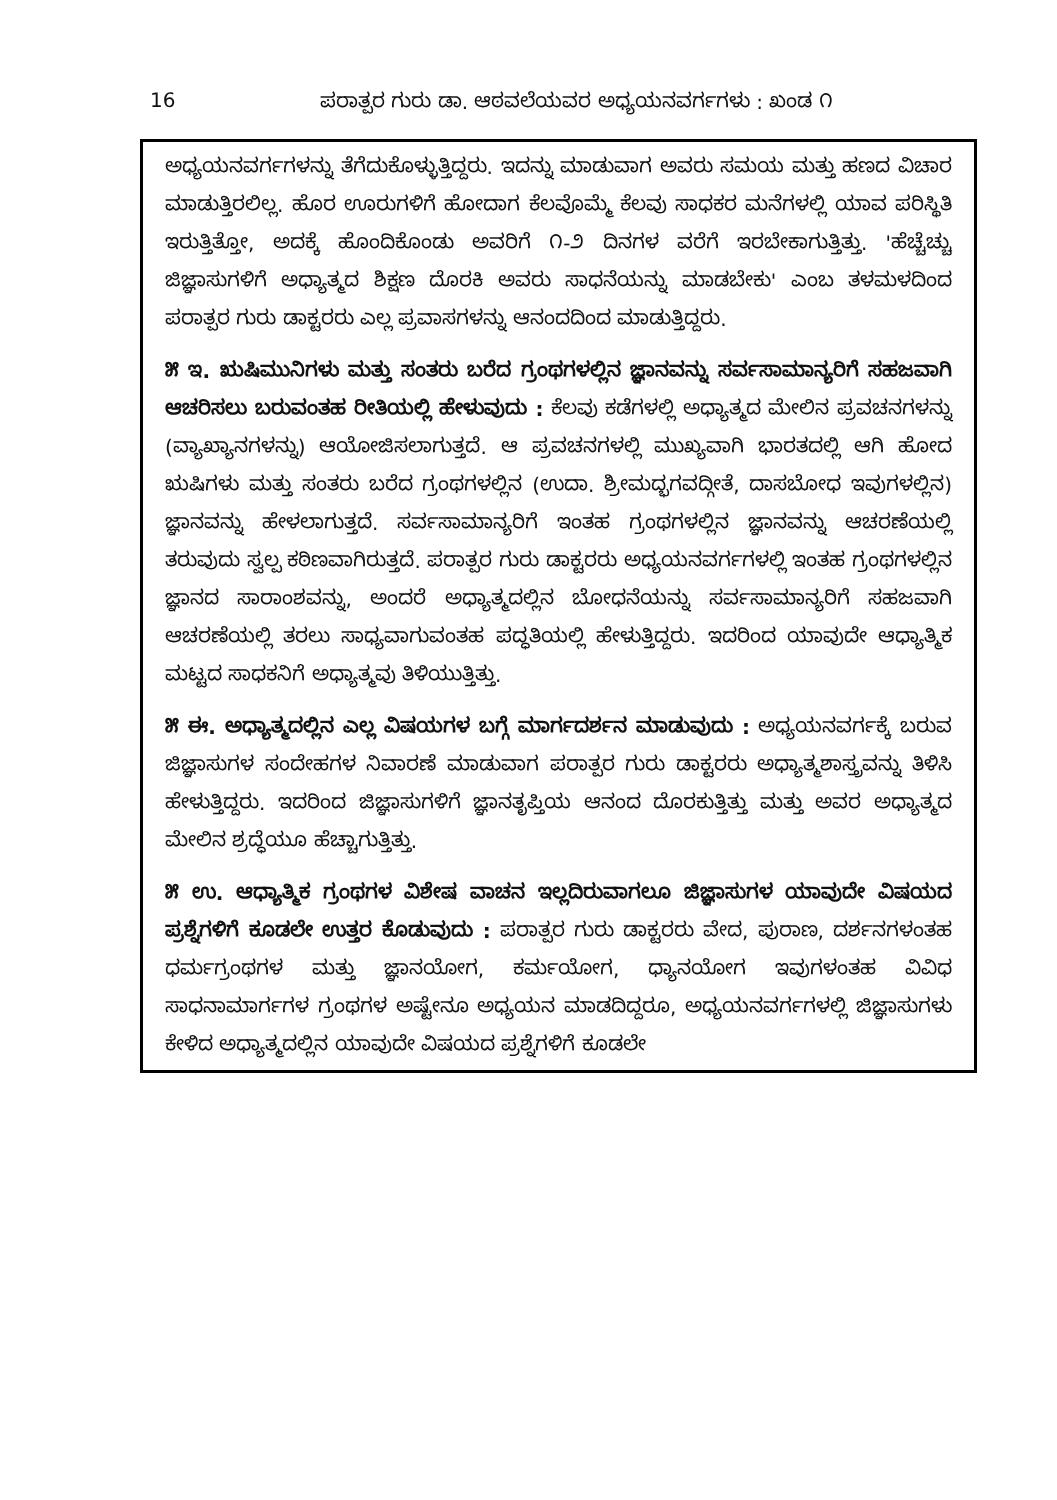16 ಪರಾತ್ಪರ ಗುರು ಡಾ. ಆಠವಲೆಯವರ ಅಧ್ಯಯನವರ್ಗಗಳು : ಖಂಡ ೧
ಅಧ್ಯಯನವರ್ಗಗಳನ್ನು ತೆಗೆದುಕೊಳ್ಳುತ್ತಿದ್ದರು. ಇದನ್ನು ಮಾಡುವಾಗ ಅವರು ಸಮಯ ಮತ್ತು ಹಣದ ವಿಚಾರ ಮಾಡುತ್ತಿರಲಿಲ್ಲ. ಹೊರ ಊರುಗಳಿಗೆ ಹೋದಾಗ ಕೆಲವೊಮ್ಮೆ ಕೆಲವು ಸಾಧಕರ ಮನೆಗಳಲ್ಲಿ ಯಾವ ಪರಿಸ್ಥಿತಿ ಇರುತ್ತಿತ್ತೋ, ಅದಕ್ಕೆ ಹೊಂದಿಕೊಂಡು ಅವರಿಗೆ ೧-೨ ದಿನಗಳ ವರೆಗೆ ಇರಬೇಕಾಗುತ್ತಿತ್ತು. 'ಹೆಚ್ಚೆಚ್ಚು ಜಿಜ್ಞಾಸುಗಳಿಗೆ ಅಧ್ಯಾತ್ಮದ ಶಿಕ್ಷಣ ದೊರಕಿ ಅವರು ಸಾಧನೆಯನ್ನು ಮಾಡಬೇಕು' ಎಂಬ ತಳಮಳದಿಂದ ಪರಾತ್ಪರ ಗುರು ಡಾಕ್ಟರರು ಎಲ್ಲ ಪ್ರವಾಸಗಳನ್ನು ಆನಂದದಿಂದ ಮಾಡುತ್ತಿದ್ದರು.
೫ ಇ. ಋಷಿಮುನಿಗಳು ಮತ್ತು ಸಂತರು ಬರೆದ ಗ್ರಂಥಗಳಲ್ಲಿನ ಜ್ಞಾನವನ್ನು ಸರ್ವಸಾಮಾನ್ಯರಿಗೆ ಸಹಜವಾಗಿ ಆಚರಿಸಲು ಬರುವಂತಹ ರೀತಿಯಲ್ಲಿ ಹೇಳುವುದು : ಕೆಲವು ಕಡೆಗಳಲ್ಲಿ ಅಧ್ಯಾತ್ಮದ ಮೇಲಿನ ಪ್ರವಚನಗಳನ್ನು (ವ್ಯಾಖ್ಯಾನಗಳನ್ನು) ಆಯೋಜಿಸಲಾಗುತ್ತದೆ. ಆ ಪ್ರವಚನಗಳಲ್ಲಿ ಮುಖ್ಯವಾಗಿ ಭಾರತದಲ್ಲಿ ಆಗಿ ಹೋದ ಋಷಿಗಳು ಮತ್ತು ಸಂತರು ಬರೆದ ಗ್ರಂಥಗಳಲ್ಲಿನ (ಉದಾ. ಶ್ರೀಮದ್ಭಗವದ್ಗೀತೆ, ದಾಸಬೋಧ ಇವುಗಳಲ್ಲಿನ) ಜ್ಞಾನವನ್ನು ಹೇಳಲಾಗುತ್ತದೆ. ಸರ್ವಸಾಮಾನ್ಯರಿಗೆ ಇಂತಹ ಗ್ರಂಥಗಳಲ್ಲಿನ ಜ್ಞಾನವನ್ನು ಆಚರಣೆಯಲ್ಲಿ ತರುವುದು ಸ್ವಲ್ಪ ಕಠಿಣವಾಗಿರುತ್ತದೆ. ಪರಾತ್ಪರ ಗುರು ಡಾಕ್ಟರರು ಅಧ್ಯಯನವರ್ಗಗಳಲ್ಲಿ ಇಂತಹ ಗ್ರಂಥಗಳಲ್ಲಿನ ಜ್ಞಾನದ ಸಾರಾಂಶವನ್ನು, ಅಂದರೆ ಅಧ್ಯಾತ್ಮದಲ್ಲಿನ ಬೋಧನೆಯನ್ನು ಸರ್ವಸಾಮಾನ್ಯರಿಗೆ ಸಹಜವಾಗಿ ಆಚರಣೆಯಲ್ಲಿ ತರಲು ಸಾಧ್ಯವಾಗುವಂತಹ ಪದ್ಧತಿಯಲ್ಲಿ ಹೇಳುತ್ತಿದ್ದರು. ಇದರಿಂದ ಯಾವುದೇ ಆಧ್ಯಾತ್ಮಿಕ ಮಟ್ಟದ ಸಾಧಕನಿಗೆ ಅಧ್ಯಾತ್ಮವು ತಿಳಿಯುತ್ತಿತ್ತು.
೫ ಈ. ಅಧ್ಯಾತ್ಮದಲ್ಲಿನ ಎಲ್ಲ ವಿಷಯಗಳ ಬಗ್ಗೆ ಮಾರ್ಗದರ್ಶನ ಮಾಡುವುದು : ಅಧ್ಯಯನವರ್ಗಕ್ಕೆ ಬರುವ ಜಿಜ್ಞಾಸುಗಳ ಸಂದೇಹಗಳ ನಿವಾರಣೆ ಮಾಡುವಾಗ ಪರಾತ್ಪರ ಗುರು ಡಾಕ್ಟರರು ಅಧ್ಯಾತ್ಮಶಾಸ್ತ್ರವನ್ನು ತಿಳಿಸಿ ಹೇಳುತ್ತಿದ್ದರು. ಇದರಿಂದ ಜಿಜ್ಞಾಸುಗಳಿಗೆ ಜ್ಞಾನತೃಪ್ತಿಯ ಆನಂದ ದೊರಕುತ್ತಿತ್ತು ಮತ್ತು ಅವರ ಅಧ್ಯಾತ್ಮದ ಮೇಲಿನ ಶ್ರದ್ಧೆಯೂ ಹೆಚ್ಚಾಗುತ್ತಿತ್ತು.
೫ ಉ. ಆಧ್ಯಾತ್ಮಿಕ ಗ್ರಂಥಗಳ ವಿಶೇಷ ವಾಚನ ಇಲ್ಲದಿರುವಾಗಲೂ ಜಿಜ್ಞಾಸುಗಳ ಯಾವುದೇ ವಿಷಯದ ಪ್ರಶ್ನೆಗಳಿಗೆ ಕೂಡಲೇ ಉತ್ತರ ಕೊಡುವುದು : ಪರಾತ್ಪರ ಗುರು ಡಾಕ್ಟರರು ವೇದ, ಪುರಾಣ, ದರ್ಶನಗಳಂತಹ ಧರ್ಮಗ್ರಂಥಗಳ ಮತ್ತು ಜ್ಞಾನಯೋಗ, ಕರ್ಮಯೋಗ, ಧ್ಯಾನಯೋಗ ಇವುಗಳಂತಹ ವಿವಿಧ ಸಾಧನಾಮಾರ್ಗಗಳ ಗ್ರಂಥಗಳ ಅಷ್ಟೇನೂ ಅಧ್ಯಯನ ಮಾಡದಿದ್ದರೂ, ಅಧ್ಯಯನವರ್ಗಗಳಲ್ಲಿ ಜಿಜ್ಞಾಸುಗಳು ಕೇಳಿದ ಅಧ್ಯಾತ್ಮದಲ್ಲಿನ ಯಾವುದೇ ವಿಷಯದ ಪ್ರಶ್ನೆಗಳಿಗೆ ಕೂಡಲೇ